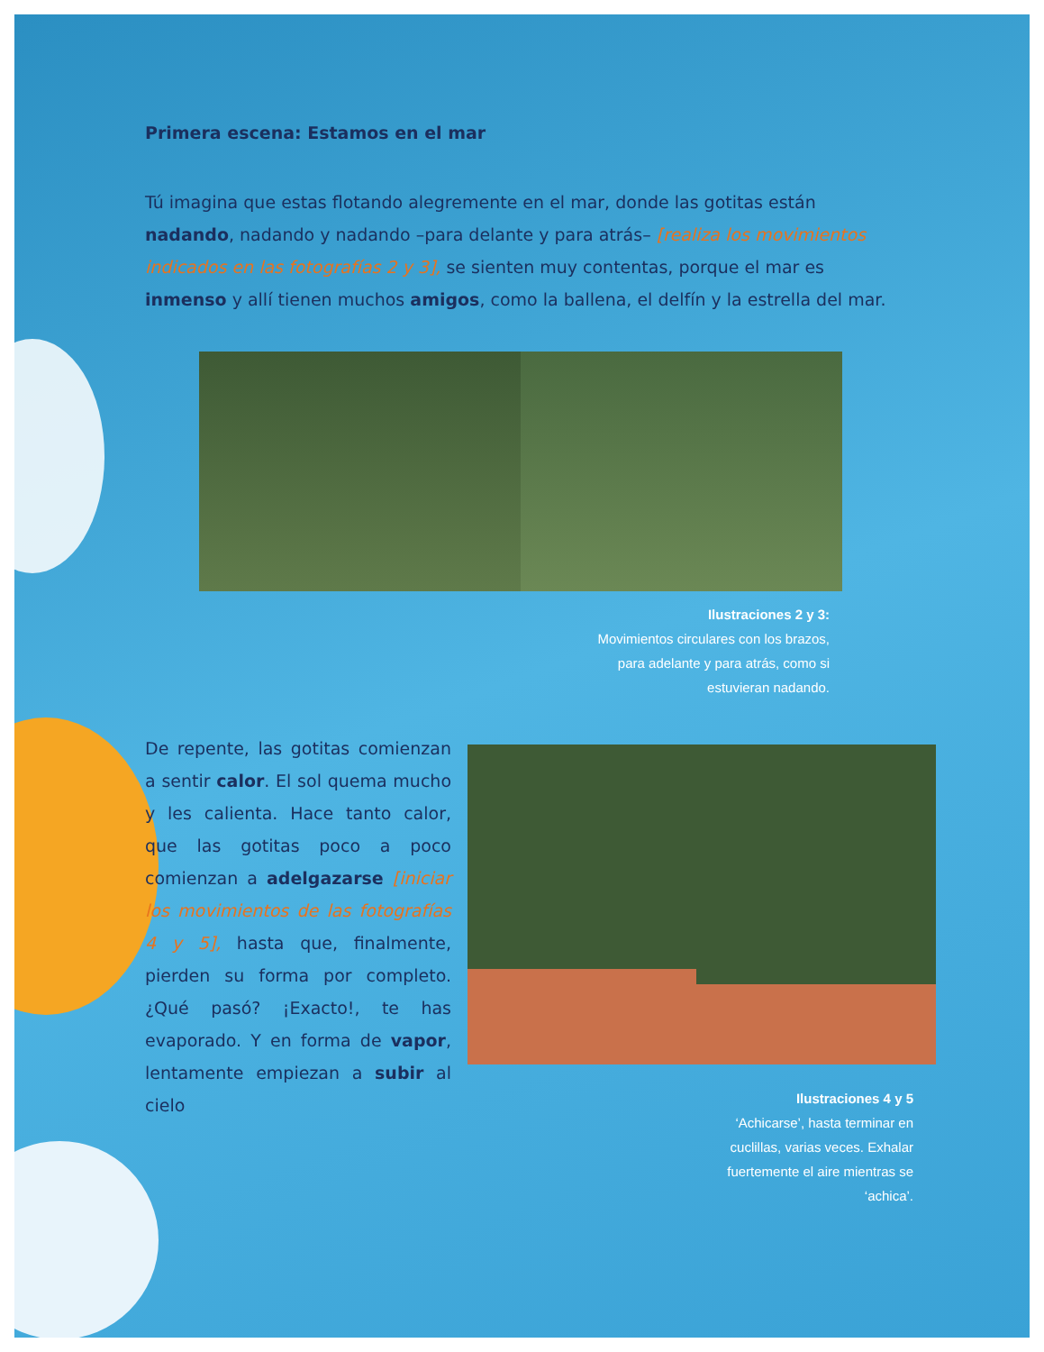Primera escena: Estamos en el mar
Tú imagina que estas flotando alegremente en el mar, donde las gotitas están nadando, nadando y nadando –para delante y para atrás– [realiza los movimientos indicados en las fotografías 2 y 3], se sienten muy contentas, porque el mar es inmenso y allí tienen muchos amigos, como la ballena, el delfín y la estrella del mar.
Ilustraciones 2 y 3:
Movimientos circulares con los brazos,
para adelante y para atrás, como si
estuvieran nadando.
De repente, las gotitas comienzan a sentir calor. El sol quema mucho y les calienta. Hace tanto calor, que las gotitas poco a poco comienzan a adelgazarse [iniciar los movimientos de las fotografías 4 y 5], hasta que, finalmente, pierden su forma por completo. ¿Qué pasó? ¡Exacto!, te has evaporado. Y en forma de vapor, lentamente empiezan a subir al cielo
Ilustraciones 4 y 5
‘Achicarse’, hasta terminar en
cuclillas, varias veces. Exhalar
fuertemente el aire mientras se
‘achica’.